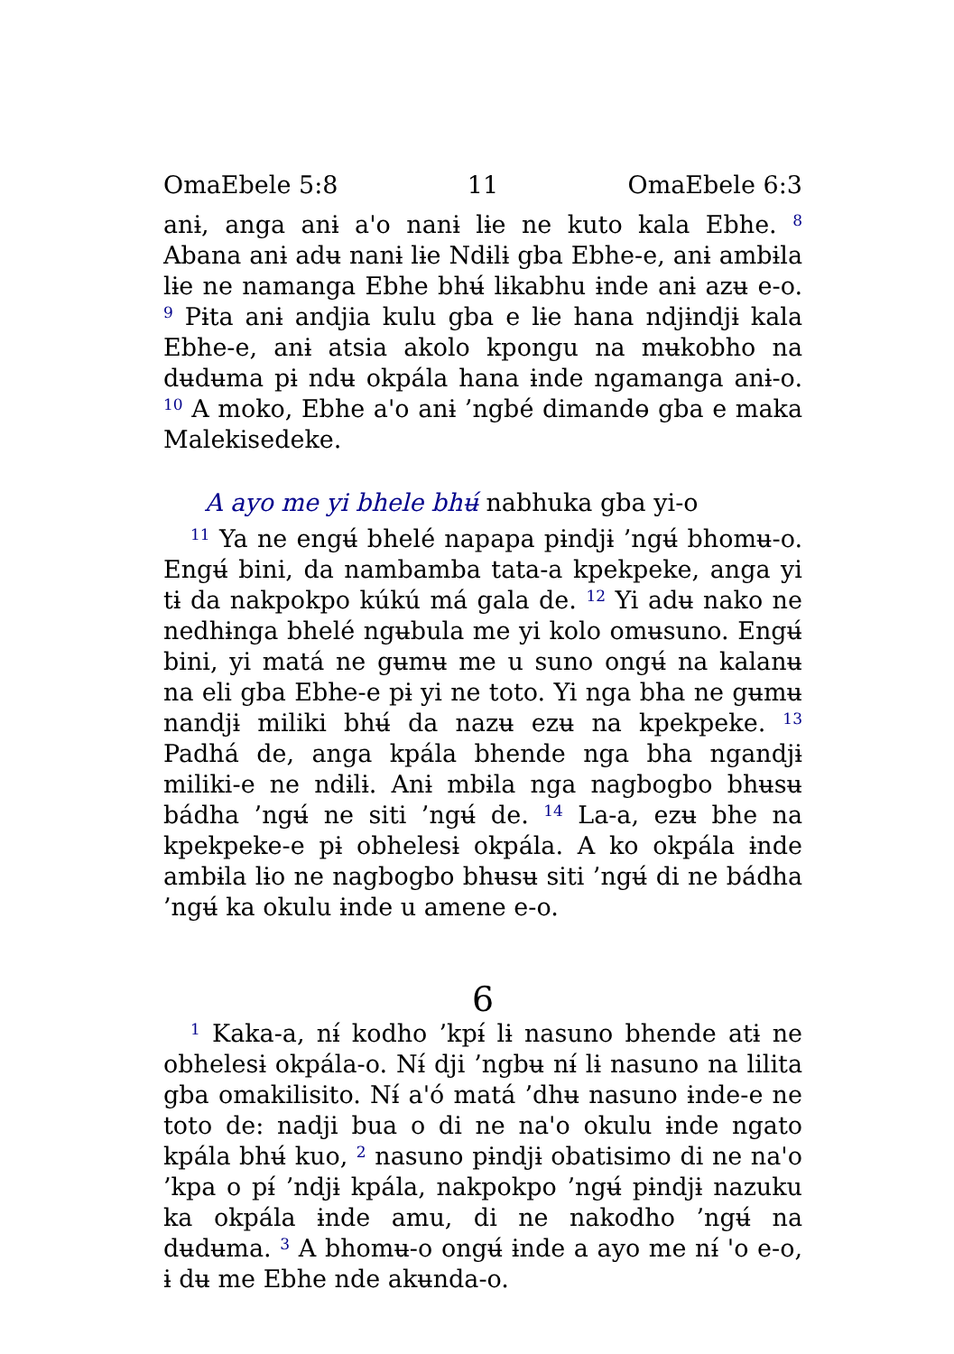OmaEbele 5:8 11 OmaEbele 6:3
anɨ, anga anɨ a'o nanɨ lɨe ne kuto kala Ebhe. <sup>8</sup> Abana anɨ adʉ nanɨ lɨe Ndɨlɨ gba Ebhe-e, anɨ ambɨla lɨe ne namanga Ebhe bhʉ́ lɨkabhu ɨnde anɨ azʉ e-o. <sup>9</sup> Pɨta anɨ andjia kulu gba e lɨe hana ndjɨndjɨ kala Ebhe-e, anɨ atsia akolo kpongu na mʉkobho na dʉdʉma pɨ ndʉ okpála hana ɨnde ngamanga anɨ-o. <sup>10</sup> A moko, Ebhe a'o anɨ ’ngbé dimandɵ gba e maka Malekisedeke.
A ayo me yi bhele bhʉ́ nabhuka gba yi-o
<sup>11</sup> Ya ne engʉ́ bhelé napapa pɨndjɨ ’ngʉ́ bhomʉ-o. Engʉ́ bini, da nambamba tata-a kpekpeke, anga yi tɨ da nakpokpo kúkú má gala de. <sup>12</sup> Yi adʉ nako ne nedhɨnga bhelé ngʉbula me yi kolo omʉsuno. Engʉ́ bini, yi matá ne gʉmʉ me u suno ongʉ́ na kalanʉ na eli gba Ebhe-e pɨ yi ne toto. Yi nga bha ne gʉmʉ nandjɨ miliki bhʉ́ da nazʉ ezʉ na kpekpeke. <sup>13</sup> Padhá de, anga kpála bhende nga bha ngandjɨ miliki-e ne ndɨlɨ. Anɨ mbɨla nga nagbogbo bhʉsʉ bádha ’ngʉ́ ne siti ’ngʉ́ de. <sup>14</sup> La-a, ezʉ bhe na kpekpeke-e pɨ obhelesɨ okpála. A ko okpála ɨnde ambɨla lɨo ne nagbogbo bhʉsʉ siti ’ngʉ́ di ne bádha ’ngʉ́ ka okulu ɨnde u amene e-o.
6
<sup>1</sup> Kaka-a, nɨ́ kodho ’kpɨ́ lɨ nasuno bhende atɨ ne obhelesɨ okpála-o. Nɨ́ dji ’ngbʉ nɨ́ lɨ nasuno na lilita gba omakilisito. Nɨ́ a'ó matá ’dhʉ nasuno ɨnde-e ne toto de: nadji bua o di ne na'o okulu ɨnde ngato kpála bhʉ́ kuo, <sup>2</sup> nasuno pɨndjɨ obatisimo di ne na'o ’kpa o pɨ́ ’ndjɨ kpála, nakpokpo ’ngʉ́ pɨndjɨ nazuku ka okpála ɨnde amu, di ne nakodho ’ngʉ́ na dʉdʉma. <sup>3</sup> A bhomʉ-o ongʉ́ ɨnde a ayo me nɨ́ 'o e-o, ɨ dʉ me Ebhe nde akʉnda-o.